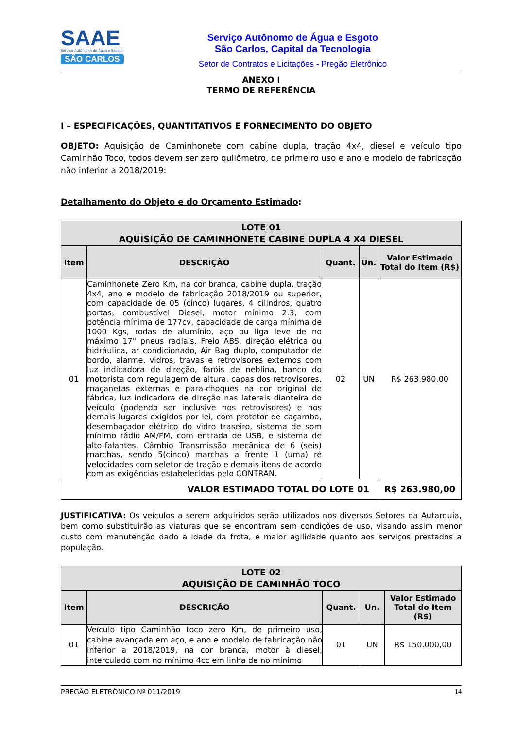SAAE
Serviço Autônomo de Água e Esgoto
SÃO CARLOS
Serviço Autônomo de Água e Esgoto
São Carlos, Capital da Tecnologia
Setor de Contratos e Licitações - Pregão Eletrônico
ANEXO I
TERMO DE REFERÊNCIA
I – ESPECIFICAÇÕES, QUANTITATIVOS E FORNECIMENTO DO OBJETO
OBJETO: Aquisição de Caminhonete com cabine dupla, tração 4x4, diesel e veículo tipo Caminhão Toco, todos devem ser zero quilômetro, de primeiro uso e ano e modelo de fabricação não inferior a 2018/2019:
Detalhamento do Objeto e do Orçamento Estimado:
| LOTE 01 AQUISIÇÃO DE CAMINHONETE CABINE DUPLA 4 X4 DIESEL | | | | |
| --- | --- | --- | --- | --- |
| Item | DESCRIÇÃO | Quant. | Un. | Valor Estimado Total do Item (R$) |
| 01 | Caminhonete Zero Km, na cor branca, cabine dupla, tração 4x4, ano e modelo de fabricação 2018/2019 ou superior, com capacidade de 05 (cinco) lugares, 4 cilindros, quatro portas, combustível Diesel, motor mínimo 2.3, com potência mínima de 177cv, capacidade de carga mínima de 1000 Kgs, rodas de alumínio, aço ou liga leve de no máximo 17" pneus radiais, Freio ABS, direção elétrica ou hidráulica, ar condicionado, Air Bag duplo, computador de bordo, alarme, vidros, travas e retrovisores externos com luz indicadora de direção, faróis de neblina, banco do motorista com regulagem de altura, capas dos retrovisores, maçanetas externas e para-choques na cor original de fábrica, luz indicadora de direção nas laterais dianteira do veículo (podendo ser inclusive nos retrovisores) e nos demais lugares exigidos por lei, com protetor de caçamba, desembaçador elétrico do vidro traseiro, sistema de som mínimo rádio AM/FM, com entrada de USB, e sistema de alto-falantes, Câmbio Transmissão mecânica de 6 (seis) marchas, sendo 5(cinco) marchas a frente 1 (uma) ré velocidades com seletor de tração e demais itens de acordo com as exigências estabelecidas pelo CONTRAN. | 02 | UN | R$ 263.980,00 |
| VALOR ESTIMADO TOTAL DO LOTE 01 | | | | R$ 263.980,00 |
JUSTIFICATIVA: Os veículos a serem adquiridos serão utilizados nos diversos Setores da Autarquia, bem como substituirão as viaturas que se encontram sem condições de uso, visando assim menor custo com manutenção dado a idade da frota, e maior agilidade quanto aos serviços prestados a população.
| LOTE 02 AQUISIÇÃO DE CAMINHÃO TOCO | | | | |
| --- | --- | --- | --- | --- |
| Item | DESCRIÇÃO | Quant. | Un. | Valor Estimado Total do Item (R$) |
| 01 | Veículo tipo Caminhão toco zero Km, de primeiro uso, cabine avançada em aço, e ano e modelo de fabricação não inferior a 2018/2019, na cor branca, motor à diesel, interculado com no mínimo 4cc em linha de no mínimo | 01 | UN | R$ 150.000,00 |
PREGÃO ELETRÔNICO Nº 011/2019 14